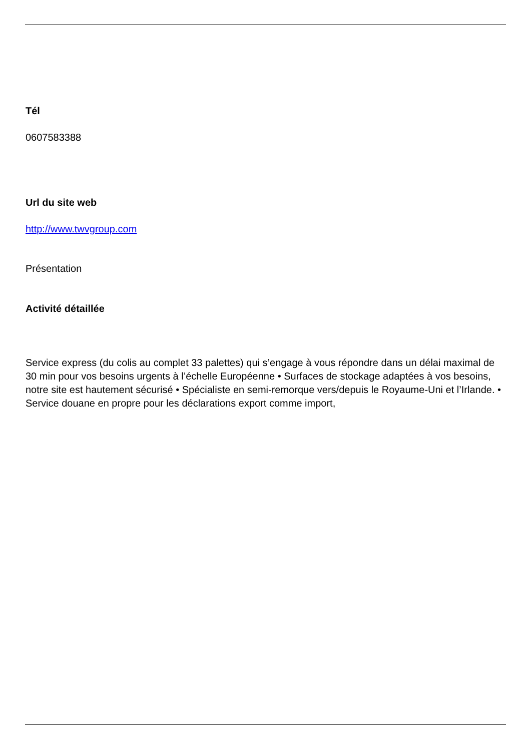Tél
0607583388
Url du site web
http://www.twvgroup.com
Présentation
Activité détaillée
Service express (du colis au complet 33 palettes) qui s’engage à vous répondre dans un délai maximal de 30 min pour vos besoins urgents à l’échelle Européenne • Surfaces de stockage adaptées à vos besoins, notre site est hautement sécurisé • Spécialiste en semi-remorque vers/depuis le Royaume-Uni et l’Irlande. • Service douane en propre pour les déclarations export comme import,